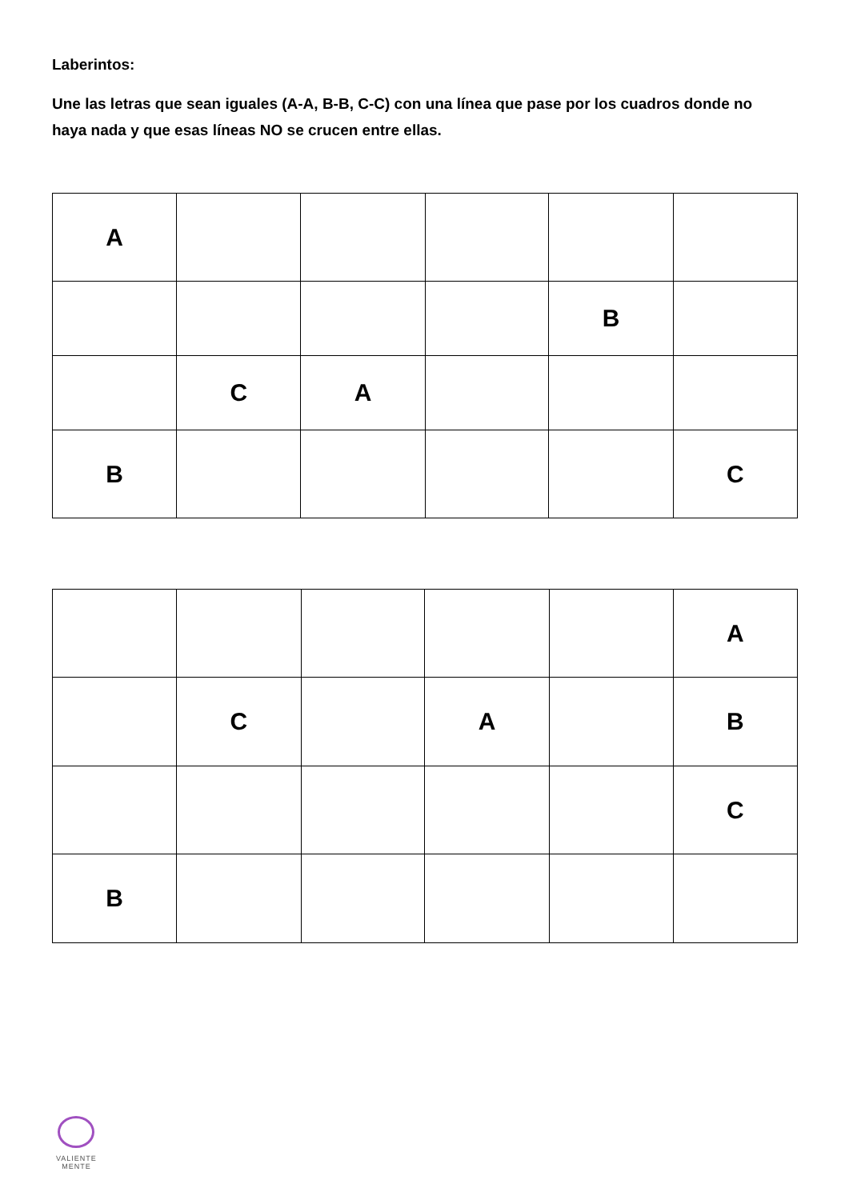Laberintos:
Une las letras que sean iguales (A-A, B-B, C-C) con una línea que pase por los cuadros donde no haya nada y que esas líneas NO se crucen entre ellas.
| A | | | | | |
| | | | | B | |
| | C | A | | | |
| B | | | | | C |
| | | | | | A |
| | C | | A | | B |
| | | | | | C |
| B | | | | | |
VALIENTE
MENTE